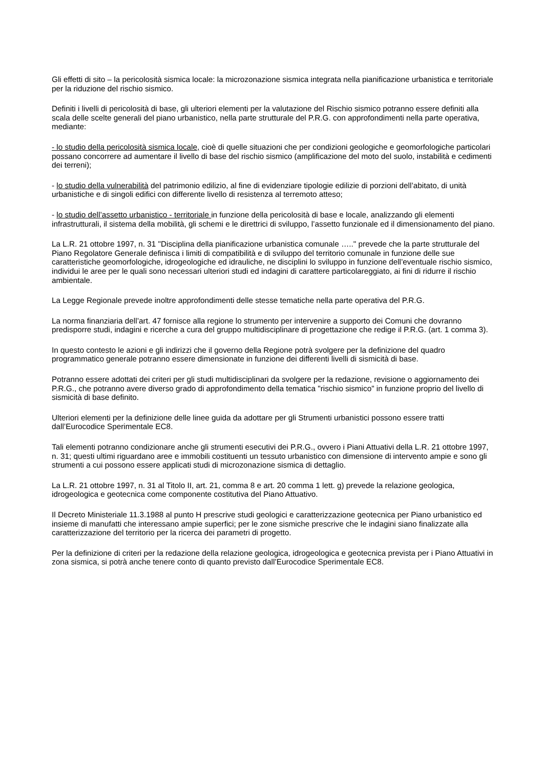Gli effetti di sito – la pericolosità sismica locale: la microzonazione sismica integrata nella pianificazione urbanistica e territoriale per la riduzione del rischio sismico.
Definiti i livelli di pericolosità di base, gli ulteriori elementi per la valutazione del Rischio sismico potranno essere definiti alla scala delle scelte generali del piano urbanistico, nella parte strutturale del P.R.G. con approfondimenti nella parte operativa, mediante:
- lo studio della pericolosità sismica locale, cioè di quelle situazioni che per condizioni geologiche e geomorfologiche particolari possano concorrere ad aumentare il livello di base del rischio sismico (amplificazione del moto del suolo, instabilità e cedimenti dei terreni);
- lo studio della vulnerabilità del patrimonio edilizio, al fine di evidenziare tipologie edilizie di porzioni dell’abitato, di unità urbanistiche e di singoli edifici con differente livello di resistenza al terremoto atteso;
- lo studio dell’assetto urbanistico - territoriale in funzione della pericolosità di base e locale, analizzando gli elementi infrastrutturali, il sistema della mobilità, gli schemi e le direttrici di sviluppo, l’assetto funzionale ed il dimensionamento del piano.
La L.R. 21 ottobre 1997, n. 31 "Disciplina della pianificazione urbanistica comunale ….." prevede che la parte strutturale del Piano Regolatore Generale definisca i limiti di compatibilità e di sviluppo del territorio comunale in funzione delle sue caratteristiche geomorfologiche, idrogeologiche ed idrauliche, ne disciplini lo sviluppo in funzione dell’eventuale rischio sismico, individui le aree per le quali sono necessari ulteriori studi ed indagini di carattere particolareggiato, ai fini di ridurre il rischio ambientale.
La Legge Regionale prevede inoltre approfondimenti delle stesse tematiche nella parte operativa del P.R.G.
La norma finanziaria dell’art. 47 fornisce alla regione lo strumento per intervenire a supporto dei Comuni che dovranno predisporre studi, indagini e ricerche a cura del gruppo multidisciplinare di progettazione che redige il P.R.G. (art. 1 comma 3).
In questo contesto le azioni e gli indirizzi che il governo della Regione potrà svolgere per la definizione del quadro programmatico generale potranno essere dimensionate in funzione dei differenti livelli di sismicità di base.
Potranno essere adottati dei criteri per gli studi multidisciplinari da svolgere per la redazione, revisione o aggiornamento dei P.R.G., che potranno avere diverso grado di approfondimento della tematica "rischio sismico" in funzione proprio del livello di sismicità di base definito.
Ulteriori elementi per la definizione delle linee guida da adottare per gli Strumenti urbanistici possono essere tratti dall’Eurocodice Sperimentale EC8.
Tali elementi potranno condizionare anche gli strumenti esecutivi dei P.R.G., ovvero i Piani Attuativi della L.R. 21 ottobre 1997, n. 31; questi ultimi riguardano aree e immobili costituenti un tessuto urbanistico con dimensione di intervento ampie e sono gli strumenti a cui possono essere applicati studi di microzonazione sismica di dettaglio.
La L.R. 21 ottobre 1997, n. 31 al Titolo II, art. 21, comma 8 e art. 20 comma 1 lett. g) prevede la relazione geologica, idrogeologica e geotecnica come componente costitutiva del Piano Attuativo.
Il Decreto Ministeriale 11.3.1988 al punto H prescrive studi geologici e caratterizzazione geotecnica per Piano urbanistico ed insieme di manufatti che interessano ampie superfici; per le zone sismiche prescrive che le indagini siano finalizzate alla caratterizzazione del territorio per la ricerca dei parametri di progetto.
Per la definizione di criteri per la redazione della relazione geologica, idrogeologica e geotecnica prevista per i Piano Attuativi in zona sismica, si potrà anche tenere conto di quanto previsto dall’Eurocodice Sperimentale EC8.